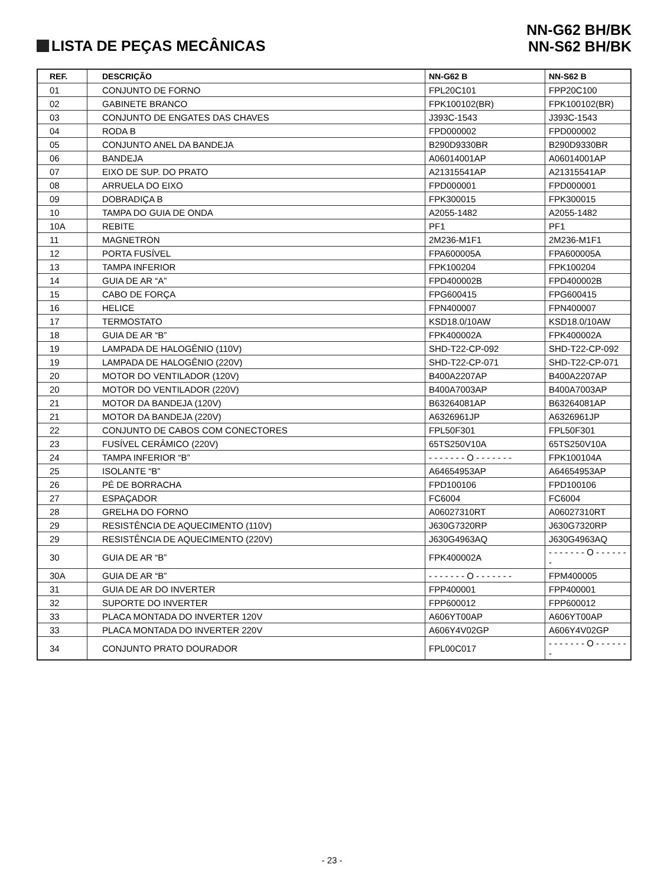LISTA DE PEÇAS MECÂNICAS
NN-G62 BH/BK
NN-S62 BH/BK
| REF. | DESCRIÇÃO | NN-G62 B | NN-S62 B |
| --- | --- | --- | --- |
| 01 | CONJUNTO DE FORNO | FPL20C101 | FPP20C100 |
| 02 | GABINETE BRANCO | FPK100102(BR) | FPK100102(BR) |
| 03 | CONJUNTO DE ENGATES DAS CHAVES | J393C-1543 | J393C-1543 |
| 04 | RODA B | FPD000002 | FPD000002 |
| 05 | CONJUNTO ANEL DA BANDEJA | B290D9330BR | B290D9330BR |
| 06 | BANDEJA | A06014001AP | A06014001AP |
| 07 | EIXO DE SUP. DO PRATO | A21315541AP | A21315541AP |
| 08 | ARRUELA DO EIXO | FPD000001 | FPD000001 |
| 09 | DOBRADIÇA B | FPK300015 | FPK300015 |
| 10 | TAMPA DO GUIA DE ONDA | A2055-1482 | A2055-1482 |
| 10A | REBITE | PF1 | PF1 |
| 11 | MAGNETRON | 2M236-M1F1 | 2M236-M1F1 |
| 12 | PORTA FUSÍVEL | FPA600005A | FPA600005A |
| 13 | TAMPA INFERIOR | FPK100204 | FPK100204 |
| 14 | GUIA DE AR “A” | FPD400002B | FPD400002B |
| 15 | CABO DE FORÇA | FPG600415 | FPG600415 |
| 16 | HELICE | FPN400007 | FPN400007 |
| 17 | TERMOSTATO | KSD18.0/10AW | KSD18.0/10AW |
| 18 | GUIA DE AR “B” | FPK400002A | FPK400002A |
| 19 | LAMPADA DE HALOGÊNIO (110V) | SHD-T22-CP-092 | SHD-T22-CP-092 |
| 19 | LAMPADA DE HALOGÊNIO (220V) | SHD-T22-CP-071 | SHD-T22-CP-071 |
| 20 | MOTOR DO VENTILADOR (120V) | B400A2207AP | B400A2207AP |
| 20 | MOTOR DO VENTILADOR (220V) | B400A7003AP | B400A7003AP |
| 21 | MOTOR DA BANDEJA (120V) | B63264081AP | B63264081AP |
| 21 | MOTOR DA BANDEJA (220V) | A6326961JP | A6326961JP |
| 22 | CONJUNTO DE CABOS COM CONECTORES | FPL50F301 | FPL50F301 |
| 23 | FUSÍVEL CERÂMICO (220V) | 65TS250V10A | 65TS250V10A |
| 24 | TAMPA INFERIOR “B” | - - - - - - - O - - - - - - - | FPK100104A |
| 25 | ISOLANTE “B” | A64654953AP | A64654953AP |
| 26 | PÉ DE BORRACHA | FPD100106 | FPD100106 |
| 27 | ESPAÇADOR | FC6004 | FC6004 |
| 28 | GRELHA DO FORNO | A06027310RT | A06027310RT |
| 29 | RESISTÊNCIA DE AQUECIMENTO (110V) | J630G7320RP | J630G7320RP |
| 29 | RESISTÊNCIA DE AQUECIMENTO (220V) | J630G4963AQ | J630G4963AQ |
| 30 | GUIA DE AR “B” | FPK400002A | - - - - - - - O - - - - - - - |
| 30A | GUIA DE AR “B” | - - - - - - - O - - - - - - - | FPM400005 |
| 31 | GUIA DE AR DO INVERTER | FPP400001 | FPP400001 |
| 32 | SUPORTE DO INVERTER | FPP600012 | FPP600012 |
| 33 | PLACA MONTADA DO INVERTER 120V | A606YT00AP | A606YT00AP |
| 33 | PLACA MONTADA DO INVERTER 220V | A606Y4V02GP | A606Y4V02GP |
| 34 | CONJUNTO PRATO DOURADOR | FPL00C017 | - - - - - - - O - - - - - - - |
- 23 -